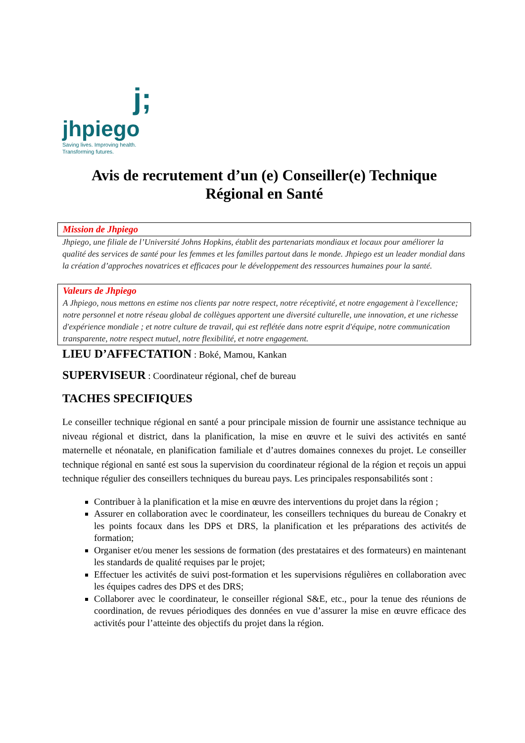j;
jhpiego
Saving lives. Improving health.
Transforming futures.
Avis de recrutement d’un (e) Conseiller(e) Technique Régional en Santé
Mission de Jhpiego
Jhpiego, une filiale de l’Université Johns Hopkins, établit des partenariats mondiaux et locaux pour améliorer la qualité des services de santé pour les femmes et les familles partout dans le monde. Jhpiego est un leader mondial dans la création d’approches novatrices et efficaces pour le développement des ressources humaines pour la santé.
Valeurs de Jhpiego
A Jhpiego, nous mettons en estime nos clients par notre respect, notre réceptivité, et notre engagement à l'excellence; notre personnel et notre réseau global de collègues apportent une diversité culturelle, une innovation, et une richesse d'expérience mondiale ; et notre culture de travail, qui est reflétée dans notre esprit d'équipe, notre communication transparente, notre respect mutuel, notre flexibilité, et notre engagement.
LIEU D’AFFECTATION : Boké, Mamou, Kankan
SUPERVISEUR : Coordinateur régional, chef de bureau
TACHES SPECIFIQUES
Le conseiller technique régional en santé a pour principale mission de fournir une assistance technique au niveau régional et district, dans la planification, la mise en œuvre et le suivi des activités en santé maternelle et néonatale, en planification familiale et d’autres domaines connexes du projet. Le conseiller technique régional en santé est sous la supervision du coordinateur régional de la région et reçois un appui technique régulier des conseillers techniques du bureau pays. Les principales responsabilités sont :
Contribuer à la planification et la mise en œuvre des interventions du projet dans la région ;
Assurer en collaboration avec le coordinateur, les conseillers techniques du bureau de Conakry et les points focaux dans les DPS et DRS, la planification et les préparations des activités de formation;
Organiser et/ou mener les sessions de formation (des prestataires et des formateurs) en maintenant les standards de qualité requises par le projet;
Effectuer les activités de suivi post-formation et les supervisions régulières en collaboration avec les équipes cadres des DPS et des DRS;
Collaborer avec le coordinateur, le conseiller régional S&E, etc., pour la tenue des réunions de coordination, de revues périodiques des données en vue d’assurer la mise en œuvre efficace des activités pour l’atteinte des objectifs du projet dans la région.